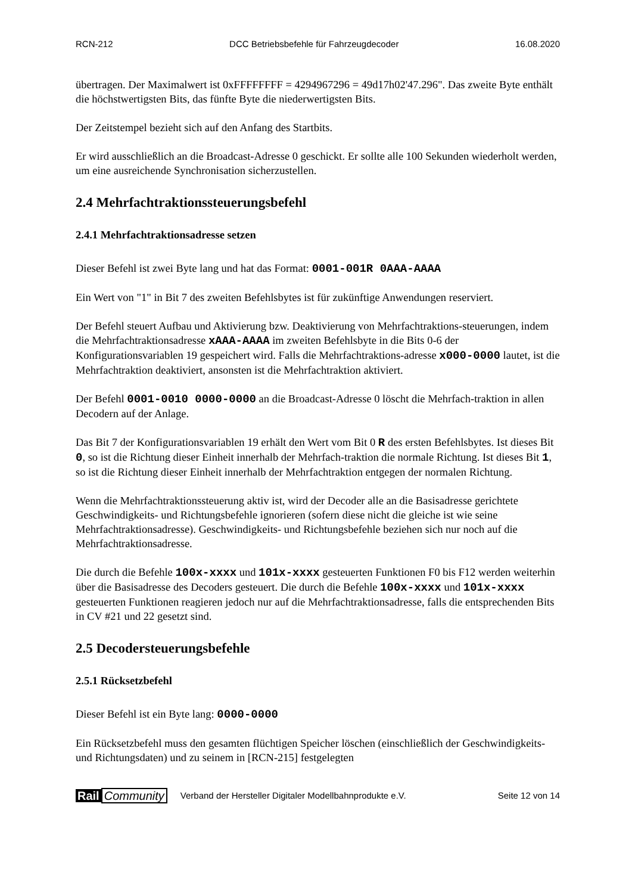RCN-212 DCC Betriebsbefehle für Fahrzeugdecoder 16.08.2020
übertragen. Der Maximalwert ist 0xFFFFFFFF = 4294967296 = 49d17h02'47.296". Das zweite Byte enthält die höchstwertigsten Bits, das fünfte Byte die niederwertigsten Bits.
Der Zeitstempel bezieht sich auf den Anfang des Startbits.
Er wird ausschließlich an die Broadcast-Adresse 0 geschickt. Er sollte alle 100 Sekunden wiederholt werden, um eine ausreichende Synchronisation sicherzustellen.
2.4 Mehrfachtraktionssteuerungsbefehl
2.4.1 Mehrfachtraktionsadresse setzen
Dieser Befehl ist zwei Byte lang und hat das Format: 0001-001R 0AAA-AAAA
Ein Wert von "1" in Bit 7 des zweiten Befehlsbytes ist für zukünftige Anwendungen reserviert.
Der Befehl steuert Aufbau und Aktivierung bzw. Deaktivierung von Mehrfachtraktions-steuerungen, indem die Mehrfachtraktionsadresse xAAA-AAAA im zweiten Befehlsbyte in die Bits 0-6 der Konfigurationsvariablen 19 gespeichert wird. Falls die Mehrfachtraktions-adresse x000-0000 lautet, ist die Mehrfachtraktion deaktiviert, ansonsten ist die Mehrfachtraktion aktiviert.
Der Befehl 0001-0010 0000-0000 an die Broadcast-Adresse 0 löscht die Mehrfach-traktion in allen Decodern auf der Anlage.
Das Bit 7 der Konfigurationsvariablen 19 erhält den Wert vom Bit 0 R des ersten Befehlsbytes. Ist dieses Bit 0, so ist die Richtung dieser Einheit innerhalb der Mehrfach-traktion die normale Richtung. Ist dieses Bit 1, so ist die Richtung dieser Einheit innerhalb der Mehrfachtraktion entgegen der normalen Richtung.
Wenn die Mehrfachtraktionssteuerung aktiv ist, wird der Decoder alle an die Basisadresse gerichtete Geschwindigkeits- und Richtungsbefehle ignorieren (sofern diese nicht die gleiche ist wie seine Mehrfachtraktionsadresse). Geschwindigkeits- und Richtungsbefehle beziehen sich nur noch auf die Mehrfachtraktionsadresse.
Die durch die Befehle 100x-xxxx und 101x-xxxx gesteuerten Funktionen F0 bis F12 werden weiterhin über die Basisadresse des Decoders gesteuert. Die durch die Befehle 100x-xxxx und 101x-xxxx gesteuerten Funktionen reagieren jedoch nur auf die Mehrfachtraktionsadresse, falls die entsprechenden Bits in CV #21 und 22 gesetzt sind.
2.5 Decodersteuerungsbefehle
2.5.1 Rücksetzbefehl
Dieser Befehl ist ein Byte lang: 0000-0000
Ein Rücksetzbefehl muss den gesamten flüchtigen Speicher löschen (einschließlich der Geschwindigkeits- und Richtungsdaten) und zu seinem in [RCN-215] festgelegten
Rail Community Verband der Hersteller Digitaler Modellbahnprodukte e.V. Seite 12 von 14